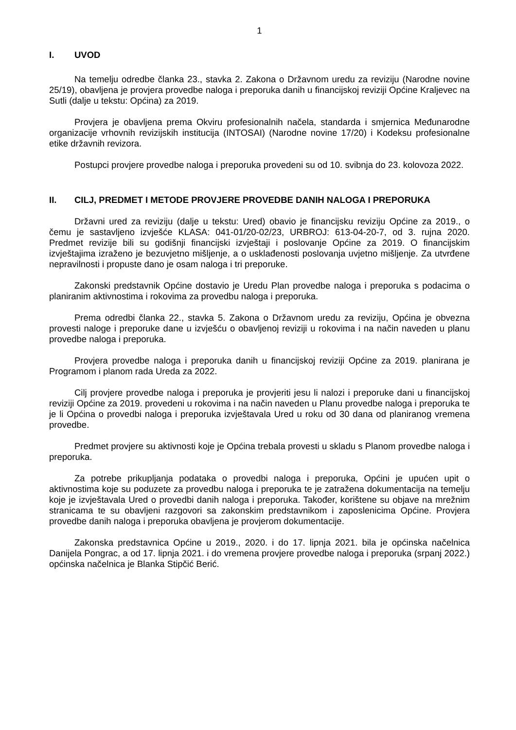1
I. UVOD
Na temelju odredbe članka 23., stavka 2. Zakona o Državnom uredu za reviziju (Narodne novine 25/19), obavljena je provjera provedbe naloga i preporuka danih u financijskoj reviziji Općine Kraljevec na Sutli (dalje u tekstu: Općina) za 2019.
Provjera je obavljena prema Okviru profesionalnih načela, standarda i smjernica Međunarodne organizacije vrhovnih revizijskih institucija (INTOSAI) (Narodne novine 17/20) i Kodeksu profesionalne etike državnih revizora.
Postupci provjere provedbe naloga i preporuka provedeni su od 10. svibnja do 23. kolovoza 2022.
II. CILJ, PREDMET I METODE PROVJERE PROVEDBE DANIH NALOGA I PREPORUKA
Državni ured za reviziju (dalje u tekstu: Ured) obavio je financijsku reviziju Općine za 2019., o čemu je sastavljeno izvješće KLASA: 041-01/20-02/23, URBROJ: 613-04-20-7, od 3. rujna 2020. Predmet revizije bili su godišnji financijski izvještaji i poslovanje Općine za 2019. O financijskim izvještajima izraženo je bezuvjetno mišljenje, a o usklađenosti poslovanja uvjetno mišljenje. Za utvrđene nepravilnosti i propuste dano je osam naloga i tri preporuke.
Zakonski predstavnik Općine dostavio je Uredu Plan provedbe naloga i preporuka s podacima o planiranim aktivnostima i rokovima za provedbu naloga i preporuka.
Prema odredbi članka 22., stavka 5. Zakona o Državnom uredu za reviziju, Općina je obvezna provesti naloge i preporuke dane u izvješću o obavljenoj reviziji u rokovima i na način naveden u planu provedbe naloga i preporuka.
Provjera provedbe naloga i preporuka danih u financijskoj reviziji Općine za 2019. planirana je Programom i planom rada Ureda za 2022.
Cilj provjere provedbe naloga i preporuka je provjeriti jesu li nalozi i preporuke dani u financijskoj reviziji Općine za 2019. provedeni u rokovima i na način naveden u Planu provedbe naloga i preporuka te je li Općina o provedbi naloga i preporuka izvještavala Ured u roku od 30 dana od planiranog vremena provedbe.
Predmet provjere su aktivnosti koje je Općina trebala provesti u skladu s Planom provedbe naloga i preporuka.
Za potrebe prikupljanja podataka o provedbi naloga i preporuka, Općini je upućen upit o aktivnostima koje su poduzete za provedbu naloga i preporuka te je zatražena dokumentacija na temelju koje je izvještavala Ured o provedbi danih naloga i preporuka. Također, korištene su objave na mrežnim stranicama te su obavljeni razgovori sa zakonskim predstavnikom i zaposlenicima Općine. Provjera provedbe danih naloga i preporuka obavljena je provjerom dokumentacije.
Zakonska predstavnica Općine u 2019., 2020. i do 17. lipnja 2021. bila je općinska načelnica Danijela Pongrac, a od 17. lipnja 2021. i do vremena provjere provedbe naloga i preporuka (srpanj 2022.) općinska načelnica je Blanka Stipčić Berić.